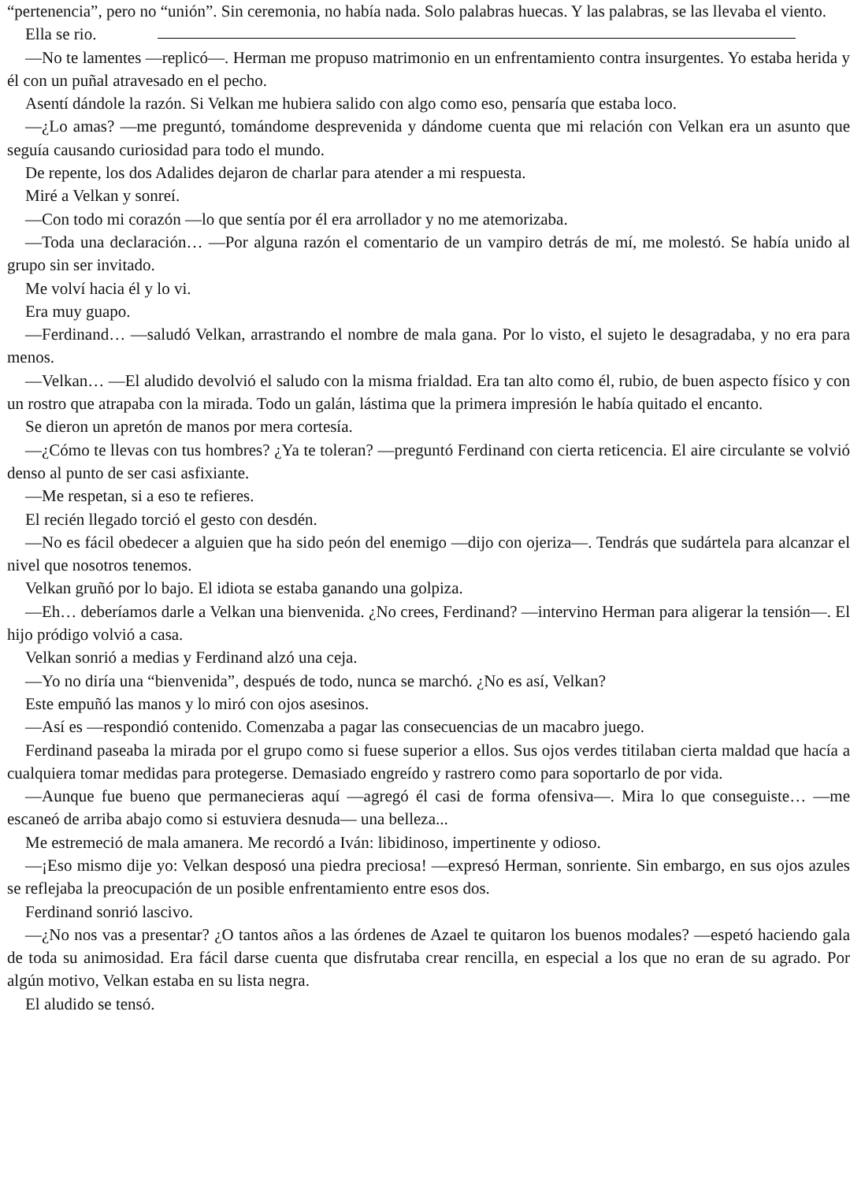“pertenencia”, pero no “unión”. Sin ceremonia, no había nada. Solo palabras huecas. Y las palabras, se las llevaba el viento.
Ella se rio.
—No te lamentes —replicó—. Herman me propuso matrimonio en un enfrentamiento contra insurgentes. Yo estaba herida y él con un puñal atravesado en el pecho.
Asentí dándole la razón. Si Velkan me hubiera salido con algo como eso, pensaría que estaba loco.
—¿Lo amas? —me preguntó, tomándome desprevenida y dándome cuenta que mi relación con Velkan era un asunto que seguía causando curiosidad para todo el mundo.
De repente, los dos Adalides dejaron de charlar para atender a mi respuesta.
Miré a Velkan y sonreí.
—Con todo mi corazón —lo que sentía por él era arrollador y no me atemorizaba.
—Toda una declaración… —Por alguna razón el comentario de un vampiro detrás de mí, me molestó. Se había unido al grupo sin ser invitado.
Me volví hacia él y lo vi.
Era muy guapo.
—Ferdinand… —saludó Velkan, arrastrando el nombre de mala gana. Por lo visto, el sujeto le desagradaba, y no era para menos.
—Velkan… —El aludido devolvió el saludo con la misma frialdad. Era tan alto como él, rubio, de buen aspecto físico y con un rostro que atrapaba con la mirada. Todo un galán, lástima que la primera impresión le había quitado el encanto.
Se dieron un apretón de manos por mera cortesía.
—¿Cómo te llevas con tus hombres? ¿Ya te toleran? —preguntó Ferdinand con cierta reticencia. El aire circulante se volvió denso al punto de ser casi asfixiante.
—Me respetan, si a eso te refieres.
El recién llegado torció el gesto con desdén.
—No es fácil obedecer a alguien que ha sido peón del enemigo —dijo con ojeriza—. Tendrás que sudártela para alcanzar el nivel que nosotros tenemos.
Velkan gruñó por lo bajo. El idiota se estaba ganando una golpiza.
—Eh… deberíamos darle a Velkan una bienvenida. ¿No crees, Ferdinand? —intervino Herman para aligerar la tensión—. El hijo pródigo volvió a casa.
Velkan sonrió a medias y Ferdinand alzó una ceja.
—Yo no diría una “bienvenida”, después de todo, nunca se marchó. ¿No es así, Velkan?
Este empuñó las manos y lo miró con ojos asesinos.
—Así es —respondió contenido. Comenzaba a pagar las consecuencias de un macabro juego.
Ferdinand paseaba la mirada por el grupo como si fuese superior a ellos. Sus ojos verdes titilaban cierta maldad que hacía a cualquiera tomar medidas para protegerse. Demasiado engreído y rastrero como para soportarlo de por vida.
—Aunque fue bueno que permanecieras aquí —agregó él casi de forma ofensiva—. Mira lo que conseguiste… —me escaneó de arriba abajo como si estuviera desnuda— una belleza...
Me estremeció de mala amanera. Me recordó a Iván: libidinoso, impertinente y odioso.
—¡Eso mismo dije yo: Velkan desposó una piedra preciosa! —expresó Herman, sonriente. Sin embargo, en sus ojos azules se reflejaba la preocupación de un posible enfrentamiento entre esos dos.
Ferdinand sonrió lascivo.
—¿No nos vas a presentar? ¿O tantos años a las órdenes de Azael te quitaron los buenos modales? —espetó haciendo gala de toda su animosidad. Era fácil darse cuenta que disfrutaba crear rencilla, en especial a los que no eran de su agrado. Por algún motivo, Velkan estaba en su lista negra.
El aludido se tensó.